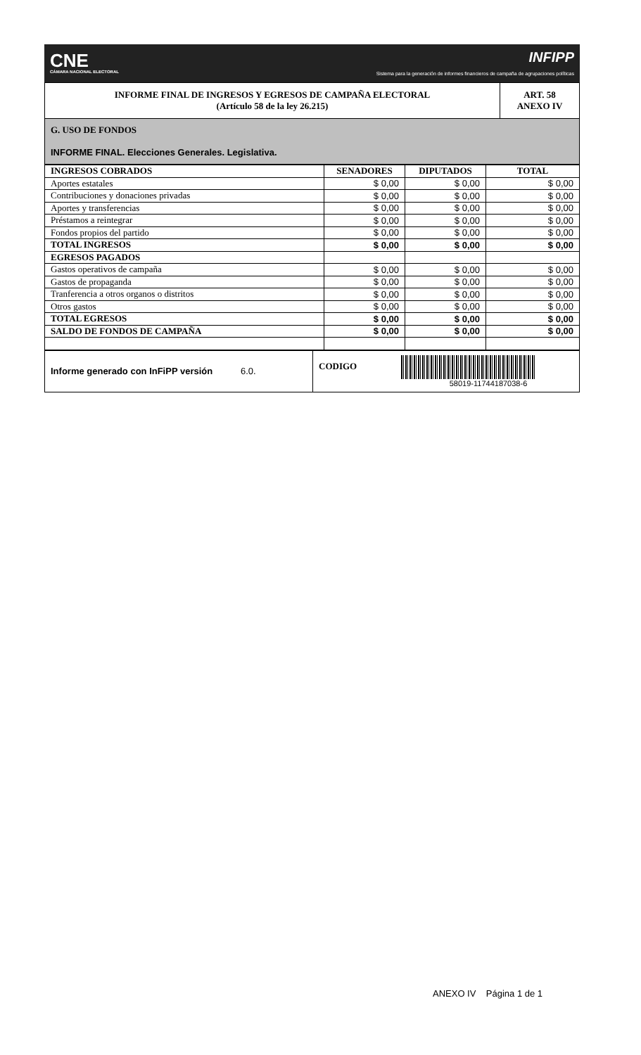CNE
CÁMARA NACIONAL ELECTORAL
INFIPP
Sistema para la generación de informes financieros de campaña de agrupaciones políticas
| INFORME FINAL DE INGRESOS Y EGRESOS DE CAMPAÑA ELECTORAL (Artículo 58 de la ley 26.215) | ART. 58 ANEXO IV |
| G. USO DE FONDOS INFORME FINAL. Elecciones Generales. Legislativa. | |
| INGRESOS COBRADOS | SENADORES | DIPUTADOS | TOTAL |
| --- | --- | --- | --- |
| Aportes estatales | $ 0,00 | $ 0,00 | $ 0,00 |
| Contribuciones y donaciones privadas | $ 0,00 | $ 0,00 | $ 0,00 |
| Aportes y transferencias | $ 0,00 | $ 0,00 | $ 0,00 |
| Préstamos a reintegrar | $ 0,00 | $ 0,00 | $ 0,00 |
| Fondos propios del partido | $ 0,00 | $ 0,00 | $ 0,00 |
| TOTAL INGRESOS | $ 0,00 | $ 0,00 | $ 0,00 |
| EGRESOS PAGADOS | | | |
| Gastos operativos de campaña | $ 0,00 | $ 0,00 | $ 0,00 |
| Gastos de propaganda | $ 0,00 | $ 0,00 | $ 0,00 |
| Tranferencia a otros organos o distritos | $ 0,00 | $ 0,00 | $ 0,00 |
| Otros gastos | $ 0,00 | $ 0,00 | $ 0,00 |
| TOTAL EGRESOS | $ 0,00 | $ 0,00 | $ 0,00 |
| SALDO DE FONDOS DE CAMPAÑA | $ 0,00 | $ 0,00 | $ 0,00 |
| Informe generado con InFiPP versión 6.0. | CODIGO 58019-11744187038-6 |
ANEXO IV Página 1 de 1